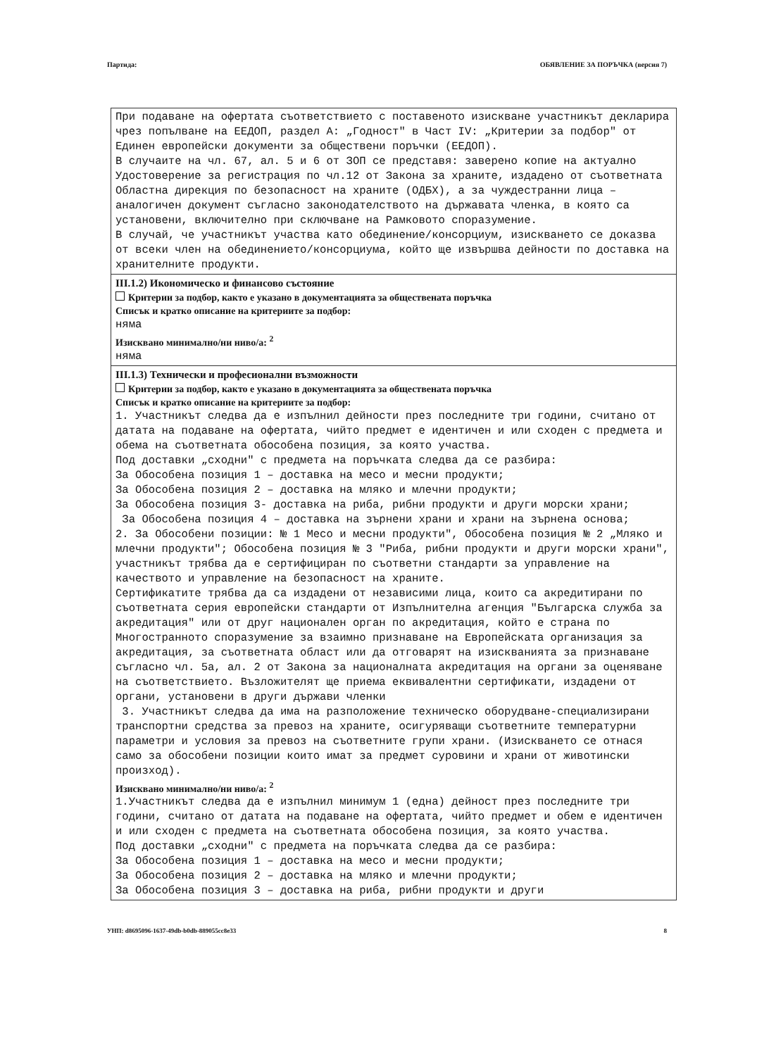Партида: ОБЯВЛЕНИЕ ЗА ПОРЪЧКА (версия 7)
При подаване на офертата съответствието с поставеното изискване участникът декларира чрез попълване на ЕЕДОП, раздел А: „Годност" в Част IV: „Критерии за подбор" от Единен европейски документи за обществени поръчки (ЕЕДОП).
В случаите на чл. 67, ал. 5 и 6 от ЗОП се представя: заверено копие на актуално Удостоверение за регистрация по чл.12 от Закона за храните, издадено от съответната Областна дирекция по безопасност на храните (ОДБХ), а за чуждестранни лица – аналогичен документ съгласно законодателството на държавата членка, в която са установени, включително при сключване на Рамковото споразумение.
В случай, че участникът участва като обединение/консорциум, изискването се доказва от всеки член на обединението/консорциума, който ще извършва дейности по доставка на хранителните продукти.
III.1.2) Икономическо и финансово състояние
Критерии за подбор, както е указано в документацията за обществената поръчка
Списък и кратко описание на критериите за подбор:
няма
Изисквано минимално/ни ниво/а: <sup>2</sup>
няма
III.1.3) Технически и професионални възможности
Критерии за подбор, както е указано в документацията за обществената поръчка
Списък и кратко описание на критериите за подбор:
1. Участникът следва да е изпълнил дейности през последните три години, считано от датата на подаване на офертата, чийто предмет е идентичен и или сходен с предмета и обема на съответната обособена позиция, за която участва.
Под доставки „сходни" с предмета на поръчката следва да се разбира:
За Обособена позиция 1 – доставка на месо и месни продукти;
За Обособена позиция 2 – доставка на мляко и млечни продукти;
За Обособена позиция 3- доставка на риба, рибни продукти и други морски храни;
За Обособена позиция 4 – доставка на зърнени храни и храни на зърнена основа;
2. За Обособени позиции: № 1 Месо и месни продукти", Обособена позиция № 2 „Мляко и млечни продукти"; Обособена позиция № 3 "Риба, рибни продукти и други морски храни", участникът трябва да е сертифициран по съответни стандарти за управление на качеството и управление на безопасност на храните.
Сертификатите трябва да са издадени от независими лица, които са акредитирани по съответната серия европейски стандарти от Изпълнителна агенция "Българска служба за акредитация" или от друг национален орган по акредитация, който е страна по Многостранното споразумение за взаимно признаване на Европейската организация за акредитация, за съответната област или да отговарят на изискванията за признаване съгласно чл. 5а, ал. 2 от Закона за националната акредитация на органи за оценяване на съответствието. Възложителят ще приема еквивалентни сертификати, издадени от органи, установени в други държави членки
3. Участникът следва да има на разположение техническо оборудване-специализирани транспортни средства за превоз на храните, осигуряващи съответните температурни параметри и условия за превоз на съответните групи храни. (Изискването се отнася само за обособени позиции които имат за предмет суровини и храни от животински произход).
Изисквано минимално/ни ниво/а: <sup>2</sup>
1.Участникът следва да е изпълнил минимум 1 (една) дейност през последните три години, считано от датата на подаване на офертата, чийто предмет и обем е идентичен и или сходен с предмета на съответната обособена позиция, за която участва.
Под доставки „сходни" с предмета на поръчката следва да се разбира:
За Обособена позиция 1 – доставка на месо и месни продукти;
За Обособена позиция 2 – доставка на мляко и млечни продукти;
За Обособена позиция 3 – доставка на риба, рибни продукти и други
УНП: d8695096-1637-49db-b0db-889055cc8e33 8